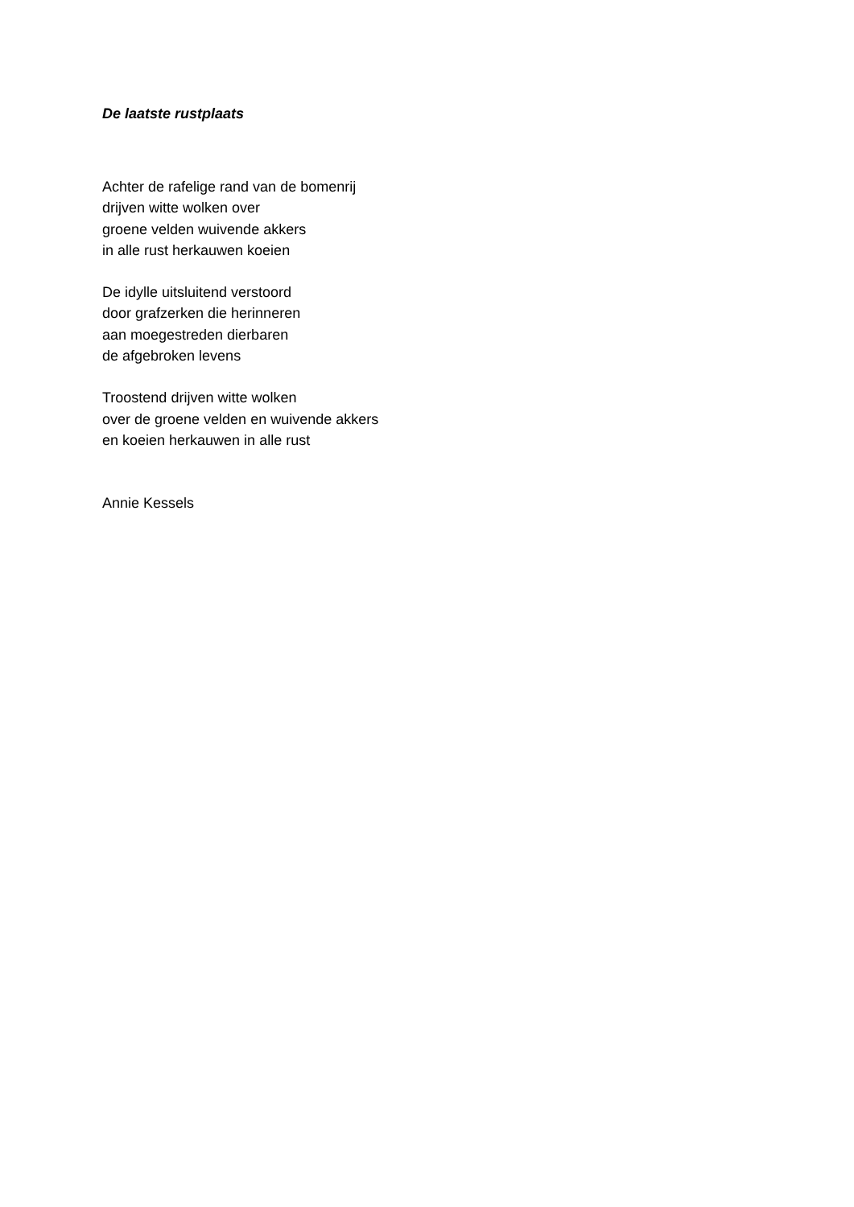De laatste rustplaats
Achter de rafelige rand van de bomenrij
drijven witte wolken over
groene velden wuivende akkers
in alle rust herkauwen koeien
De idylle uitsluitend verstoord
door grafzerken die herinneren
aan moegestreden dierbaren
de afgebroken levens
Troostend drijven witte wolken
over de groene velden en wuivende akkers
en koeien herkauwen in alle rust
Annie Kessels